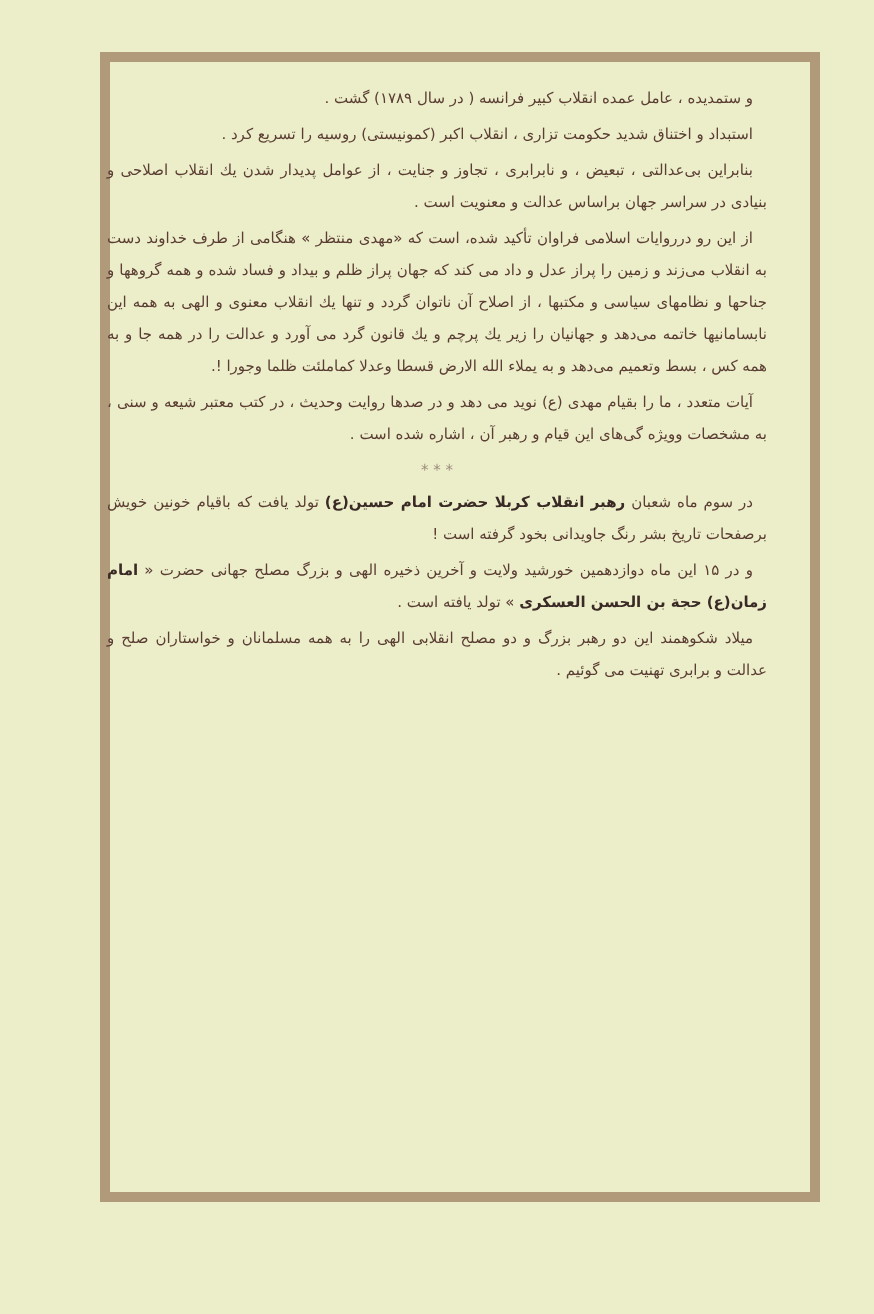و ستمدیده ، عامل عمده انقلاب کبیر فرانسه ( در سال ۱۷۸۹) گشت .
استبداد و اختناق شدید حکومت تزاری ، انقلاب اکبر (کمونیستی) روسیه را تسریع کرد .
بنابراین بی‌عدالتی ، تبعیض ، و نابرابری ، تجاوز و جنایت ، از عوامل پدیدار شدن یك انقلاب اصلاحی و بنیادی در سراسر جهان براساس عدالت و معنویت است .
از این رو درروایات اسلامی فراوان تأکید شده، است که «مهدی منتظر » هنگامی از طرف خداوند دست به انقلاب می‌زند و زمین را پراز عدل و داد می کند که جهان پراز ظلم و بیداد و فساد شده و همه گروهها و جناحها و نظامهای سیاسی و مکتبها ، از اصلاح آن ناتوان گردد و تنها یك انقلاب معنوی و الهی به همه این نابسامانیها خاتمه می‌دهد و جهانیان را زیر یك پرچم و یك قانون گرد می آورد و عدالت را در همه جا و به همه کس ، بسط وتعمیم می‌دهد و به یملاء الله الارض قسطا وعدلا کماملئت ظلما وجورا !.
آیات متعدد ، ما را بقیام مهدی (ع) نوید می دهد و در صدها روایت وحدیث ، در کتب معتبر شیعه و سنی ، به مشخصات وویژه گی‌های این قیام و رهبر آن ، اشاره شده است .
* * *
در سوم ماه شعبان رهبر انقلاب کربلا حضرت امام حسین(ع) تولد یافت که باقیام خونین خویش برصفحات تاریخ بشر رنگ جاویدانی بخود گرفته است !
و در ۱۵ این ماه دوازدهمین خورشید ولایت و آخرین ذخیره الهی و بزرگ مصلح جهانی حضرت « امام زمان(ع) حجة بن الحسن العسکری » تولد یافته است .
میلاد شکوهمند این دو رهبر بزرگ و دو مصلح انقلابی الهی را به همه مسلمانان و خواستاران صلح و عدالت و برابری تهنیت می گوئیم .